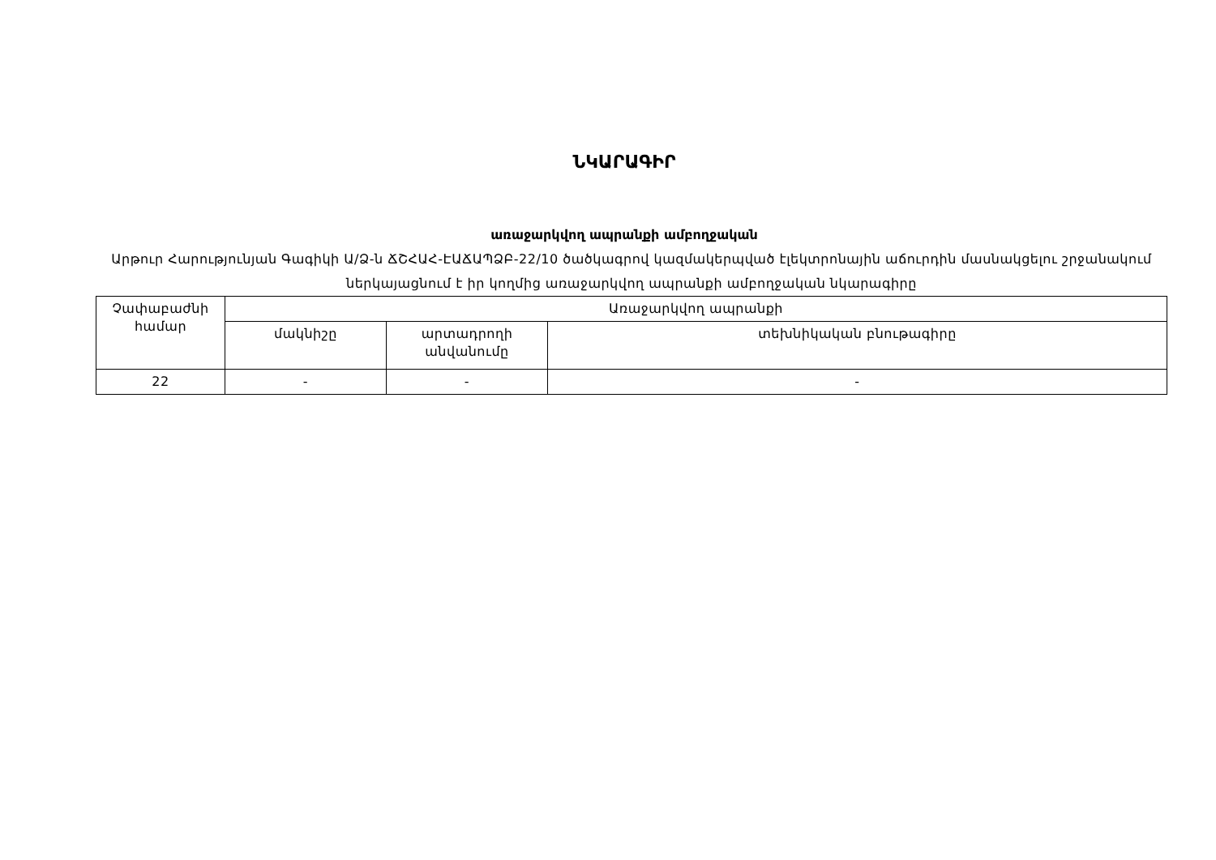ՆԿԱՐԱԳԻՐ
առաջարկվող ապրանքի ամբողջական
Արթուր Հարությունյան Գագիկի Ա/Ձ-ն ՃՇՀԱՀ-ԷԱՃԱՊՁԲ-22/10 ծածկագրով կազմակերպված էլեկտրոնային աճուրդին մասնակցելու շրջանակում ներկայացնում է իր կողմից առաջարկվող ապրանքի ամբողջական նկարագիրը
| Չափաբաժնի համար | Առաջարկվող ապրանքի | | |
| | մակնիշը | արտադրողի անվանումը | տեխնիկական բնութագիրը |
| 22 | - | - | - |